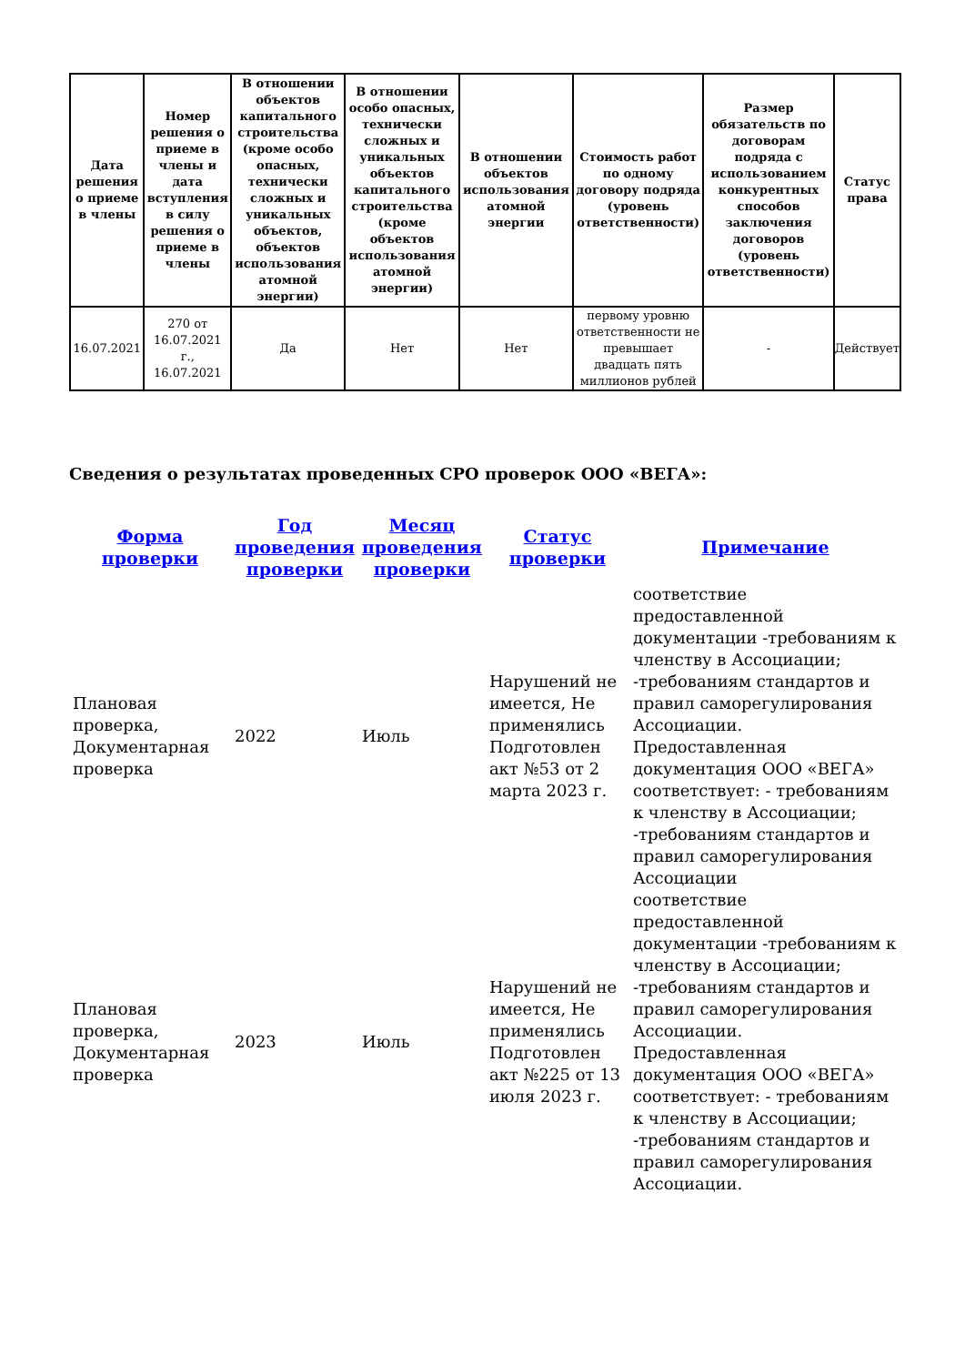| Дата решения о приеме в члены | Номер решения о приеме в члены и дата вступления в силу решения о приеме в члены | В отношении объектов капитального строительства (кроме особо опасных, технически сложных и уникальных объектов, объектов использования атомной энергии) | В отношении особо опасных, технически сложных и уникальных объектов капитального строительства (кроме объектов использования атомной энергии) | В отношении объектов использования атомной энергии | Стоимость работ по одному договору подряда (уровень ответственности) | Размер обязательств по договорам подряда с использованием конкурентных способов заключения договоров (уровень ответственности) | Статус права |
| --- | --- | --- | --- | --- | --- | --- | --- |
| 16.07.2021 | 270 от 16.07.2021 г., 16.07.2021 | Да | Нет | Нет | первому уровню ответственности не превышает двадцать пять миллионов рублей | - | Действует |
Сведения о результатах проведенных СРО проверок ООО «ВЕГА»:
| Форма проверки | Год проведения проверки | Месяц проведения проверки | Статус проверки | Примечание |
| --- | --- | --- | --- | --- |
| Плановая проверка, Документарная проверка | 2022 | Июль | Нарушений не имеется, Не применялись Подготовлен акт №53 от 2 марта 2023 г. | соответствие предоставленной документации -требованиям к членству в Ассоциации; -требованиям стандартов и правил саморегулирования Ассоциации. Предоставленная документация ООО «ВЕГА» соответствует: - требованиям к членству в Ассоциации; -требованиям стандартов и правил саморегулирования Ассоциации |
| Плановая проверка, Документарная проверка | 2023 | Июль | Нарушений не имеется, Не применялись Подготовлен акт №225 от 13 июля 2023 г. | соответствие предоставленной документации -требованиям к членству в Ассоциации; -требованиям стандартов и правил саморегулирования Ассоциации. Предоставленная документация ООО «ВЕГА» соответствует: - требованиям к членству в Ассоциации; -требованиям стандартов и правил саморегулирования Ассоциации. |